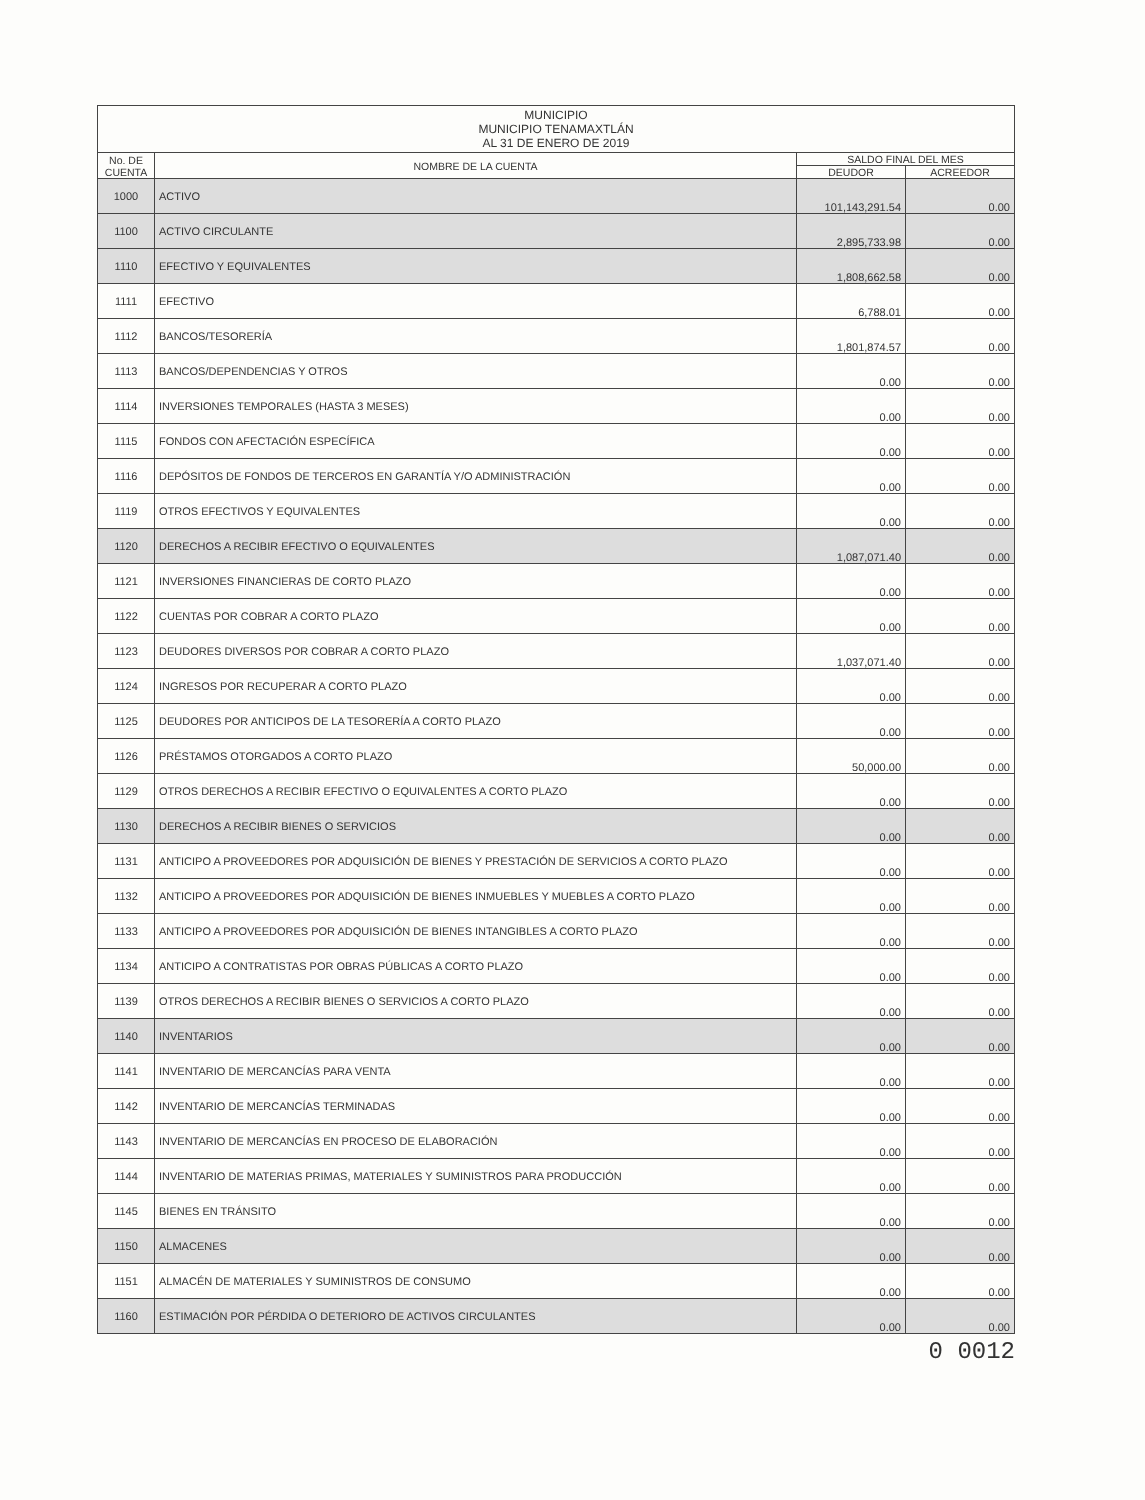| MUNICIPIO MUNICIPIO TENAMAXTLÁN AL 31 DE ENERO DE 2019 | | | |
| No. DE CUENTA | NOMBRE DE LA CUENTA | SALDO FINAL DEL MES | |
| | | DEUDOR | ACREEDOR |
| 1000 | ACTIVO | 101,143,291.54 | 0.00 |
| 1100 | ACTIVO CIRCULANTE | 2,895,733.98 | 0.00 |
| 1110 | EFECTIVO Y EQUIVALENTES | 1,808,662.58 | 0.00 |
| 1111 | EFECTIVO | 6,788.01 | 0.00 |
| 1112 | BANCOS/TESORERÍA | 1,801,874.57 | 0.00 |
| 1113 | BANCOS/DEPENDENCIAS Y OTROS | 0.00 | 0.00 |
| 1114 | INVERSIONES TEMPORALES (HASTA 3 MESES) | 0.00 | 0.00 |
| 1115 | FONDOS CON AFECTACIÓN ESPECÍFICA | 0.00 | 0.00 |
| 1116 | DEPÓSITOS DE FONDOS DE TERCEROS EN GARANTÍA Y/O ADMINISTRACIÓN | 0.00 | 0.00 |
| 1119 | OTROS EFECTIVOS Y EQUIVALENTES | 0.00 | 0.00 |
| 1120 | DERECHOS A RECIBIR EFECTIVO O EQUIVALENTES | 1,087,071.40 | 0.00 |
| 1121 | INVERSIONES FINANCIERAS DE CORTO PLAZO | 0.00 | 0.00 |
| 1122 | CUENTAS POR COBRAR A CORTO PLAZO | 0.00 | 0.00 |
| 1123 | DEUDORES DIVERSOS POR COBRAR A CORTO PLAZO | 1,037,071.40 | 0.00 |
| 1124 | INGRESOS POR RECUPERAR A CORTO PLAZO | 0.00 | 0.00 |
| 1125 | DEUDORES POR ANTICIPOS DE LA TESORERÍA A CORTO PLAZO | 0.00 | 0.00 |
| 1126 | PRÉSTAMOS OTORGADOS A CORTO PLAZO | 50,000.00 | 0.00 |
| 1129 | OTROS DERECHOS A RECIBIR EFECTIVO O EQUIVALENTES A CORTO PLAZO | 0.00 | 0.00 |
| 1130 | DERECHOS A RECIBIR BIENES O SERVICIOS | 0.00 | 0.00 |
| 1131 | ANTICIPO A PROVEEDORES POR ADQUISICIÓN DE BIENES Y PRESTACIÓN DE SERVICIOS A CORTO PLAZO | 0.00 | 0.00 |
| 1132 | ANTICIPO A PROVEEDORES POR ADQUISICIÓN DE BIENES INMUEBLES Y MUEBLES A CORTO PLAZO | 0.00 | 0.00 |
| 1133 | ANTICIPO A PROVEEDORES POR ADQUISICIÓN DE BIENES INTANGIBLES A CORTO PLAZO | 0.00 | 0.00 |
| 1134 | ANTICIPO A CONTRATISTAS POR OBRAS PÚBLICAS A CORTO PLAZO | 0.00 | 0.00 |
| 1139 | OTROS DERECHOS A RECIBIR BIENES O SERVICIOS A CORTO PLAZO | 0.00 | 0.00 |
| 1140 | INVENTARIOS | 0.00 | 0.00 |
| 1141 | INVENTARIO DE MERCANCÍAS PARA VENTA | 0.00 | 0.00 |
| 1142 | INVENTARIO DE MERCANCÍAS TERMINADAS | 0.00 | 0.00 |
| 1143 | INVENTARIO DE MERCANCÍAS EN PROCESO DE ELABORACIÓN | 0.00 | 0.00 |
| 1144 | INVENTARIO DE MATERIAS PRIMAS, MATERIALES Y SUMINISTROS PARA PRODUCCIÓN | 0.00 | 0.00 |
| 1145 | BIENES EN TRÁNSITO | 0.00 | 0.00 |
| 1150 | ALMACENES | 0.00 | 0.00 |
| 1151 | ALMACÉN DE MATERIALES Y SUMINISTROS DE CONSUMO | 0.00 | 0.00 |
| 1160 | ESTIMACIÓN POR PÉRDIDA O DETERIORO DE ACTIVOS CIRCULANTES | 0.00 | 0.00 |
0 0012